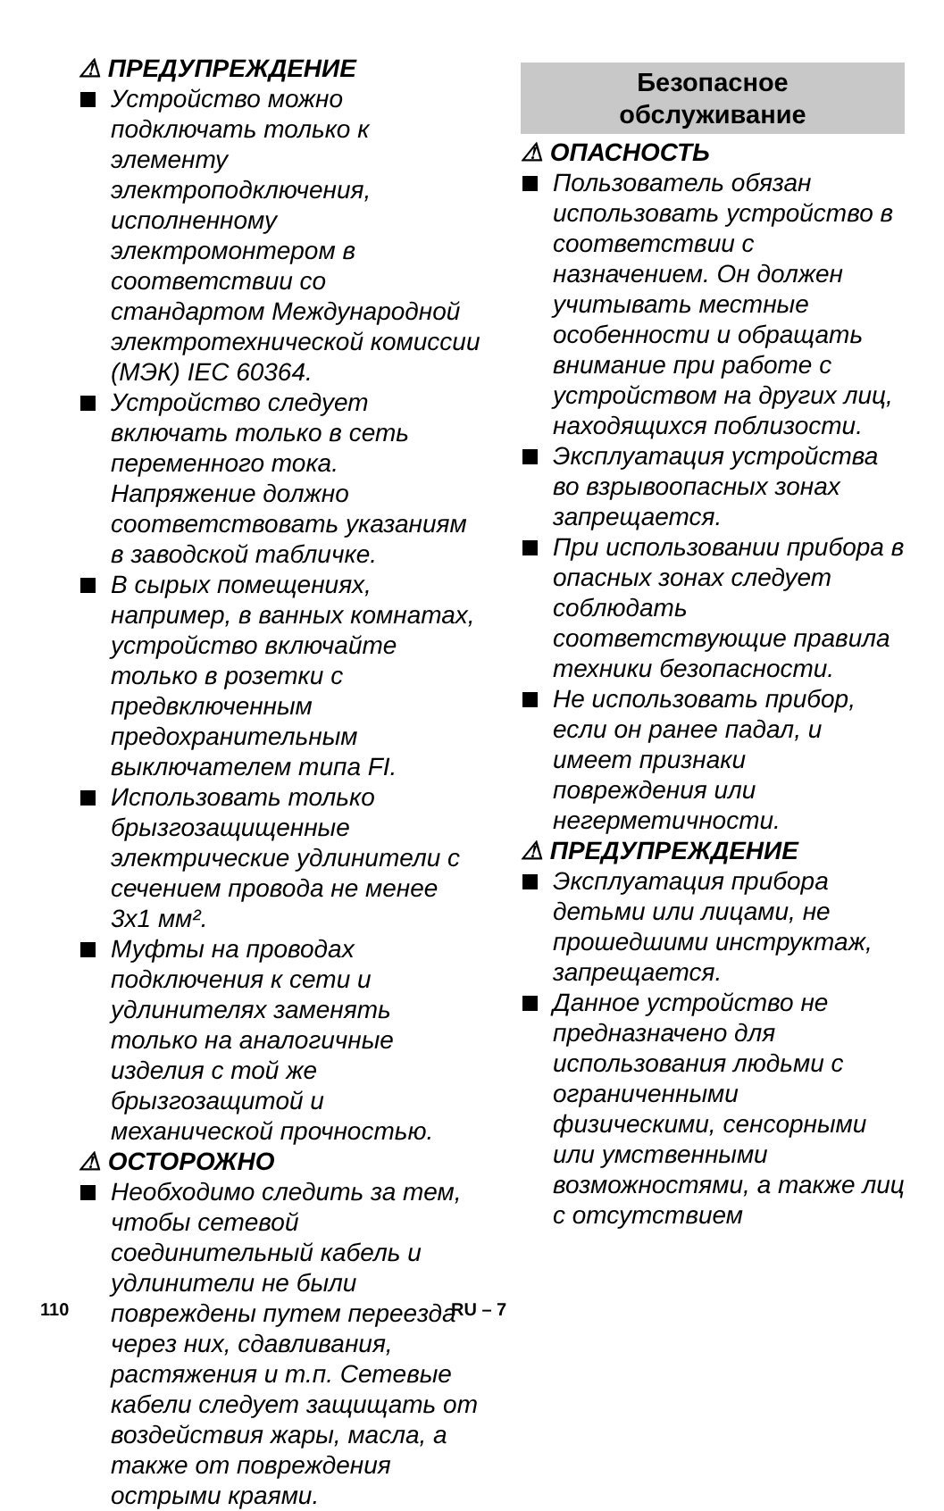⚠ ПРЕДУПРЕЖДЕНИЕ
Устройство можно подключать только к элементу электроподключения, исполненному электромонтером в соответствии со стандартом Международной электротехнической комиссии (МЭК) IEC 60364.
Устройство следует включать только в сеть переменного тока. Напряжение должно соответствовать указаниям в заводской табличке.
В сырых помещениях, например, в ванных комнатах, устройство включайте только в розетки с предвключенным предохранительным выключателем типа FI.
Использовать только брызгозащищенные электрические удлинители с сечением провода не менее 3x1 мм².
Муфты на проводах подключения к сети и удлинителях заменять только на аналогичные изделия с той же брызгозащитой и механической прочностью.
⚠ ОСТОРОЖНО
Необходимо следить за тем, чтобы сетевой соединительный кабель и удлинители не были повреждены путем переезда через них, сдавливания, растяжения и т.п. Сетевые кабели следует защищать от воздействия жары, масла, а также от повреждения острыми краями.
Безопасное
обслуживание
⚠ ОПАСНОСТЬ
Пользователь обязан использовать устройство в соответствии с назначением. Он должен учитывать местные особенности и обращать внимание при работе с устройством на других лиц, находящихся поблизости.
Эксплуатация устройства во взрывоопасных зонах запрещается.
При использовании прибора в опасных зонах следует соблюдать соответствующие правила техники безопасности.
Не использовать прибор, если он ранее падал, и имеет признаки повреждения или негерметичности.
⚠ ПРЕДУПРЕЖДЕНИЕ
Эксплуатация прибора детьми или лицами, не прошедшими инструктаж, запрещается.
Данное устройство не предназначено для использования людьми с ограниченными физическими, сенсорными или умственными возможностями, а также лиц с отсутствием
110 RU – 7